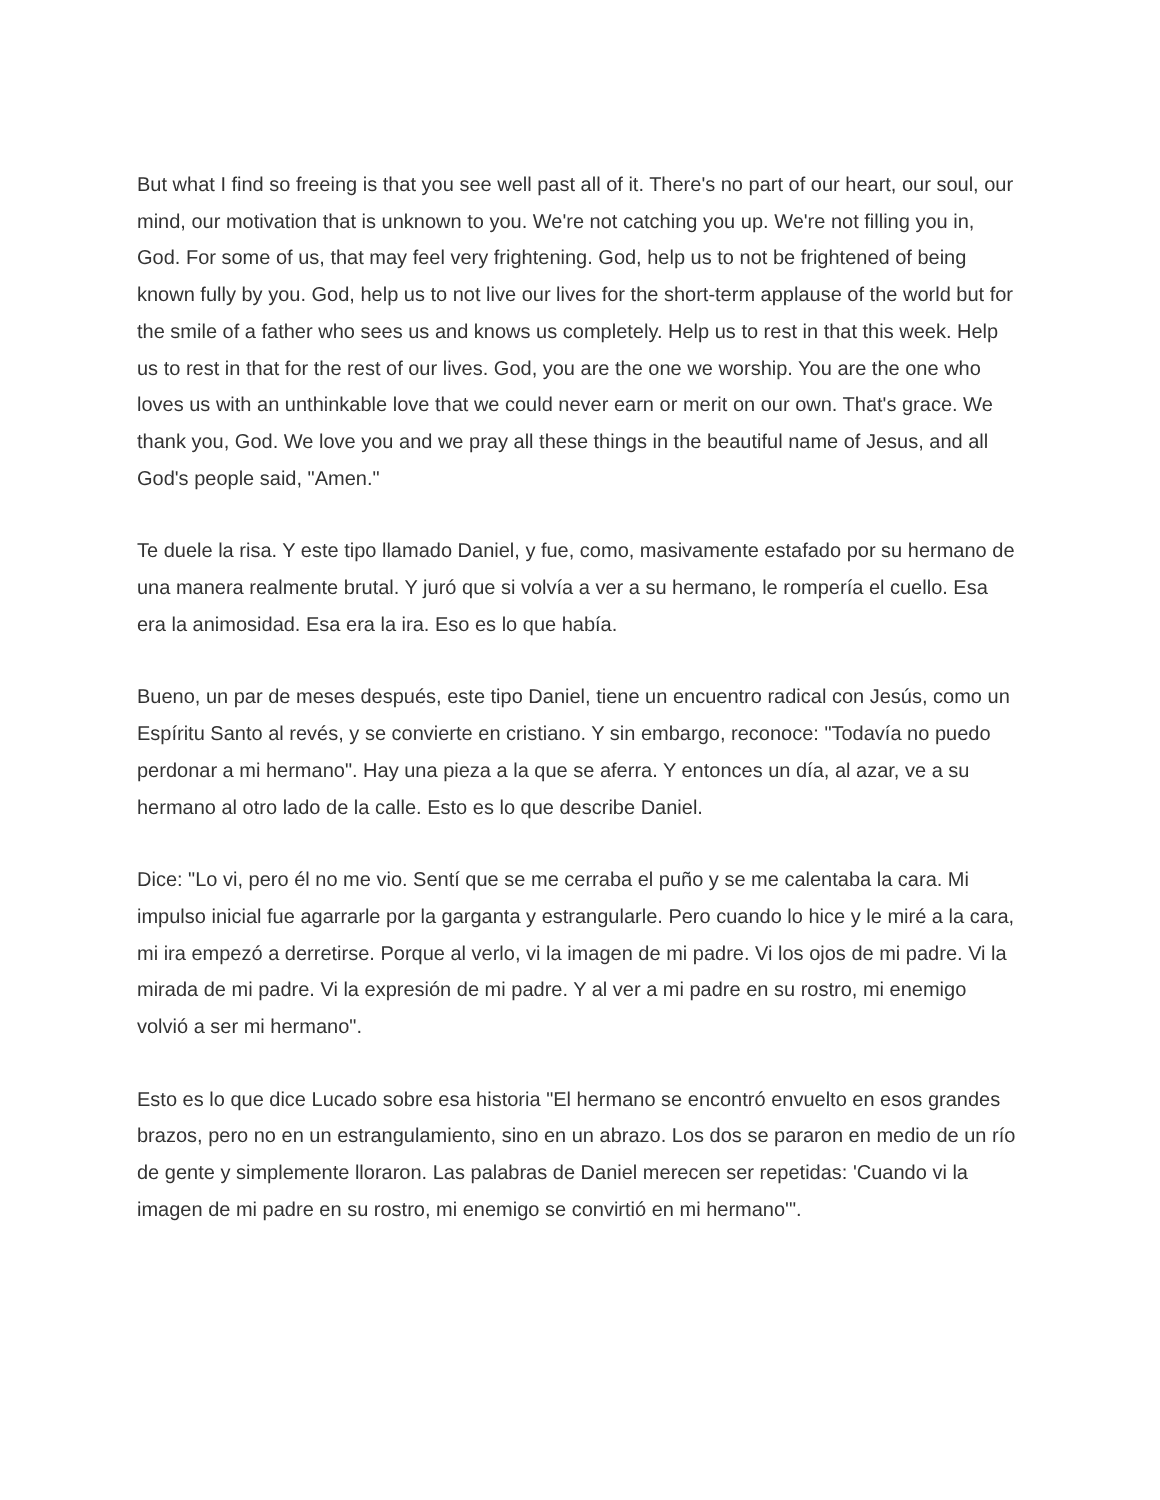But what I find so freeing is that you see well past all of it. There's no part of our heart, our soul, our mind, our motivation that is unknown to you. We're not catching you up. We're not filling you in, God. For some of us, that may feel very frightening. God, help us to not be frightened of being known fully by you. God, help us to not live our lives for the short-term applause of the world but for the smile of a father who sees us and knows us completely. Help us to rest in that this week. Help us to rest in that for the rest of our lives. God, you are the one we worship. You are the one who loves us with an unthinkable love that we could never earn or merit on our own. That's grace. We thank you, God. We love you and we pray all these things in the beautiful name of Jesus, and all God's people said, "Amen."
Te duele la risa. Y este tipo llamado Daniel, y fue, como, masivamente estafado por su hermano de una manera realmente brutal. Y juró que si volvía a ver a su hermano, le rompería el cuello. Esa era la animosidad. Esa era la ira. Eso es lo que había.
Bueno, un par de meses después, este tipo Daniel, tiene un encuentro radical con Jesús, como un Espíritu Santo al revés, y se convierte en cristiano. Y sin embargo, reconoce: "Todavía no puedo perdonar a mi hermano". Hay una pieza a la que se aferra. Y entonces un día, al azar, ve a su hermano al otro lado de la calle. Esto es lo que describe Daniel.
Dice: "Lo vi, pero él no me vio. Sentí que se me cerraba el puño y se me calentaba la cara. Mi impulso inicial fue agarrarle por la garganta y estrangularle. Pero cuando lo hice y le miré a la cara, mi ira empezó a derretirse. Porque al verlo, vi la imagen de mi padre. Vi los ojos de mi padre. Vi la mirada de mi padre. Vi la expresión de mi padre. Y al ver a mi padre en su rostro, mi enemigo volvió a ser mi hermano".
Esto es lo que dice Lucado sobre esa historia "El hermano se encontró envuelto en esos grandes brazos, pero no en un estrangulamiento, sino en un abrazo. Los dos se pararon en medio de un río de gente y simplemente lloraron. Las palabras de Daniel merecen ser repetidas: 'Cuando vi la imagen de mi padre en su rostro, mi enemigo se convirtió en mi hermano'".